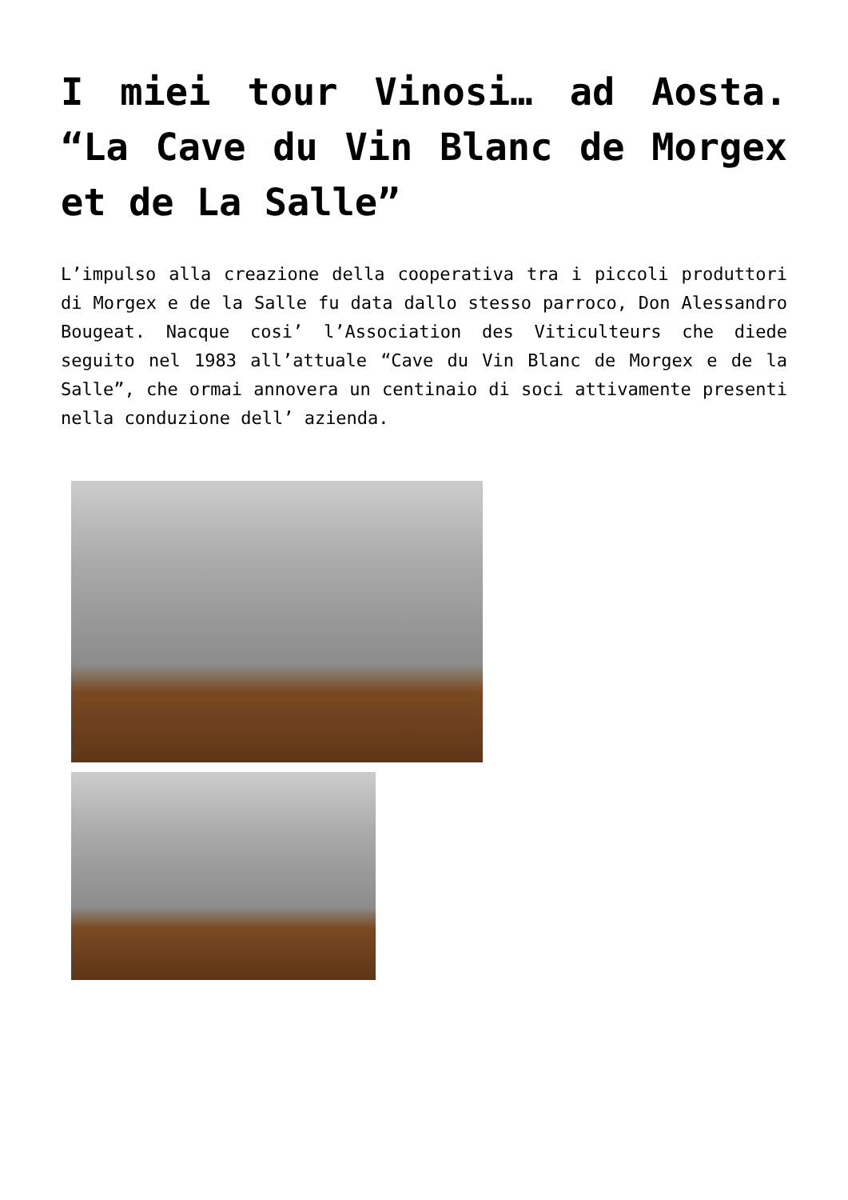I miei tour Vinosi… ad Aosta. “La Cave du Vin Blanc de Morgex et de La Salle”
L’impulso alla creazione della cooperativa tra i piccoli produttori di Morgex e de la Salle fu data dallo stesso parroco, Don Alessandro Bougeat. Nacque cosi’ l’Association des Viticulteurs che diede seguito nel 1983 all’attuale “Cave du Vin Blanc de Morgex e de la Salle”, che ormai annovera un centinaio di soci attivamente presenti nella conduzione dell’ azienda.